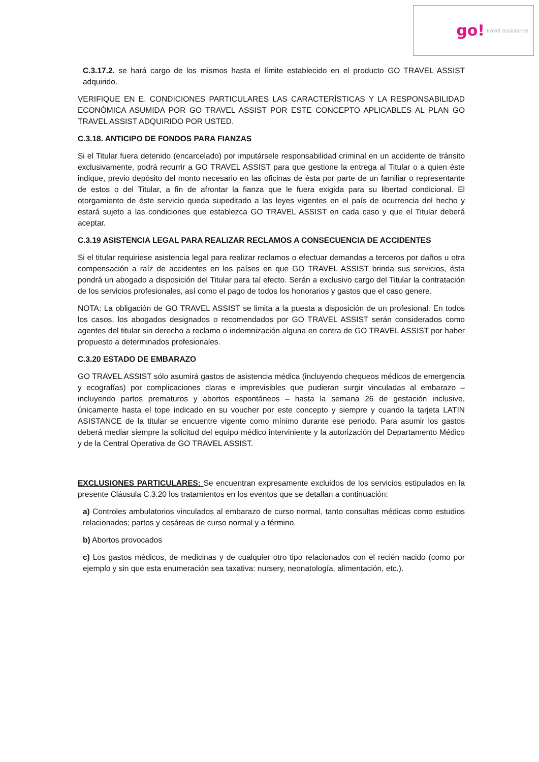go! travel assistance
C.3.17.2. se hará cargo de los mismos hasta el límite establecido en el producto GO TRAVEL ASSIST adquirido.
VERIFIQUE EN E. CONDICIONES PARTICULARES LAS CARACTERÍSTICAS Y LA RESPONSABILIDAD ECONÓMICA ASUMIDA POR GO TRAVEL ASSIST POR ESTE CONCEPTO APLICABLES AL PLAN GO TRAVEL ASSIST ADQUIRIDO POR USTED.
C.3.18. ANTICIPO DE FONDOS PARA FIANZAS
Si el Titular fuera detenido (encarcelado) por imputársele responsabilidad criminal en un accidente de tránsito exclusivamente, podrá recurrir a GO TRAVEL ASSIST para que gestione la entrega al Titular o a quien éste indique, previo depósito del monto necesario en las oficinas de ésta por parte de un familiar o representante de estos o del Titular, a fin de afrontar la fianza que le fuera exigida para su libertad condicional. El otorgamiento de éste servicio queda supeditado a las leyes vigentes en el país de ocurrencia del hecho y estará sujeto a las condiciones que establezca GO TRAVEL ASSIST en cada caso y que el Titular deberá aceptar.
C.3.19 ASISTENCIA LEGAL PARA REALIZAR RECLAMOS A CONSECUENCIA DE ACCIDENTES
Si el titular requiriese asistencia legal para realizar reclamos o efectuar demandas a terceros por daños u otra compensación a raíz de accidentes en los países en que GO TRAVEL ASSIST brinda sus servicios, ésta pondrá un abogado a disposición del Titular para tal efecto. Serán a exclusivo cargo del Titular la contratación de los servicios profesionales, así como el pago de todos los honorarios y gastos que el caso genere.
NOTA: La obligación de GO TRAVEL ASSIST se limita a la puesta a disposición de un profesional. En todos los casos, los abogados designados o recomendados por GO TRAVEL ASSIST serán considerados como agentes del titular sin derecho a reclamo o indemnización alguna en contra de GO TRAVEL ASSIST por haber propuesto a determinados profesionales.
C.3.20 ESTADO DE EMBARAZO
GO TRAVEL ASSIST sólo asumirá gastos de asistencia médica (incluyendo chequeos médicos de emergencia y ecografías) por complicaciones claras e imprevisibles que pudieran surgir vinculadas al embarazo – incluyendo partos prematuros y abortos espontáneos – hasta la semana 26 de gestación inclusive, únicamente hasta el tope indicado en su voucher por este concepto y siempre y cuando la tarjeta LATIN ASISTANCE de la titular se encuentre vigente como mínimo durante ese periodo. Para asumir los gastos deberá mediar siempre la solicitud del equipo médico interviniente y la autorización del Departamento Médico y de la Central Operativa de GO TRAVEL ASSIST.
EXCLUSIONES PARTICULARES: Se encuentran expresamente excluidos de los servicios estipulados en la presente Cláusula C.3.20 los tratamientos en los eventos que se detallan a continuación:
a) Controles ambulatorios vinculados al embarazo de curso normal, tanto consultas médicas como estudios relacionados; partos y cesáreas de curso normal y a término.
b) Abortos provocados
c) Los gastos médicos, de medicinas y de cualquier otro tipo relacionados con el recién nacido (como por ejemplo y sin que esta enumeración sea taxativa: nursery, neonatología, alimentación, etc.).